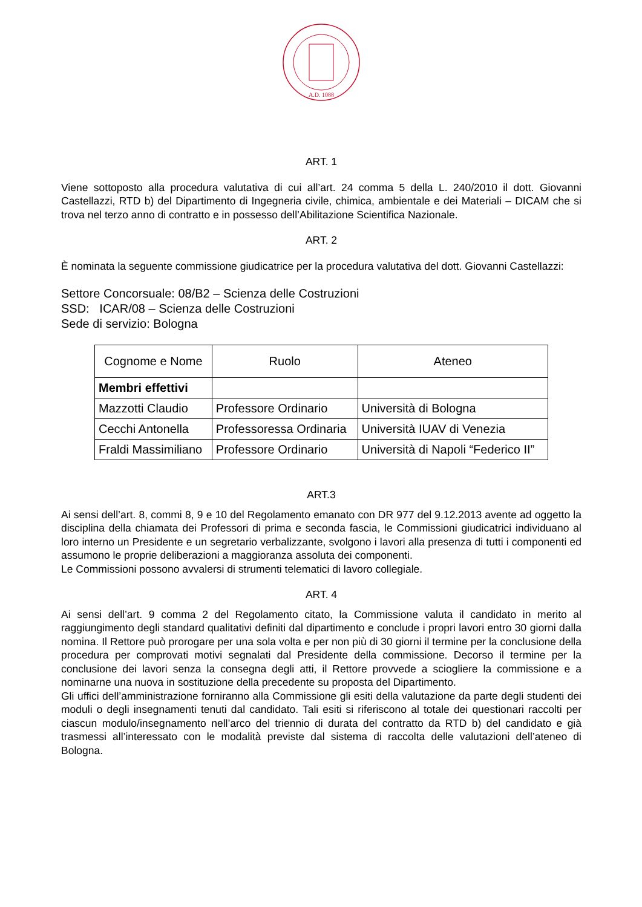A.D. 1088
ART. 1
Viene sottoposto alla procedura valutativa di cui all’art. 24 comma 5 della L. 240/2010 il dott. Giovanni Castellazzi, RTD b) del Dipartimento di Ingegneria civile, chimica, ambientale e dei Materiali – DICAM che si trova nel terzo anno di contratto e in possesso dell’Abilitazione Scientifica Nazionale.
ART. 2
È nominata la seguente commissione giudicatrice per la procedura valutativa del dott. Giovanni Castellazzi:
Settore Concorsuale: 08/B2 – Scienza delle Costruzioni
SSD: ICAR/08 – Scienza delle Costruzioni
Sede di servizio: Bologna
| Cognome e Nome | Ruolo | Ateneo |
| --- | --- | --- |
| Membri effettivi | | |
| Mazzotti Claudio | Professore Ordinario | Università di Bologna |
| Cecchi Antonella | Professoressa Ordinaria | Università IUAV di Venezia |
| Fraldi Massimiliano | Professore Ordinario | Università di Napoli “Federico II” |
ART.3
Ai sensi dell’art. 8, commi 8, 9 e 10 del Regolamento emanato con DR 977 del 9.12.2013 avente ad oggetto la disciplina della chiamata dei Professori di prima e seconda fascia, le Commissioni giudicatrici individuano al loro interno un Presidente e un segretario verbalizzante, svolgono i lavori alla presenza di tutti i componenti ed assumono le proprie deliberazioni a maggioranza assoluta dei componenti.
Le Commissioni possono avvalersi di strumenti telematici di lavoro collegiale.
ART. 4
Ai sensi dell’art. 9 comma 2 del Regolamento citato, la Commissione valuta il candidato in merito al raggiungimento degli standard qualitativi definiti dal dipartimento e conclude i propri lavori entro 30 giorni dalla nomina. Il Rettore può prorogare per una sola volta e per non più di 30 giorni il termine per la conclusione della procedura per comprovati motivi segnalati dal Presidente della commissione. Decorso il termine per la conclusione dei lavori senza la consegna degli atti, il Rettore provvede a sciogliere la commissione e a nominarne una nuova in sostituzione della precedente su proposta del Dipartimento.
Gli uffici dell’amministrazione forniranno alla Commissione gli esiti della valutazione da parte degli studenti dei moduli o degli insegnamenti tenuti dal candidato. Tali esiti si riferiscono al totale dei questionari raccolti per ciascun modulo/insegnamento nell’arco del triennio di durata del contratto da RTD b) del candidato e già trasmessi all’interessato con le modalità previste dal sistema di raccolta delle valutazioni dell’ateneo di Bologna.